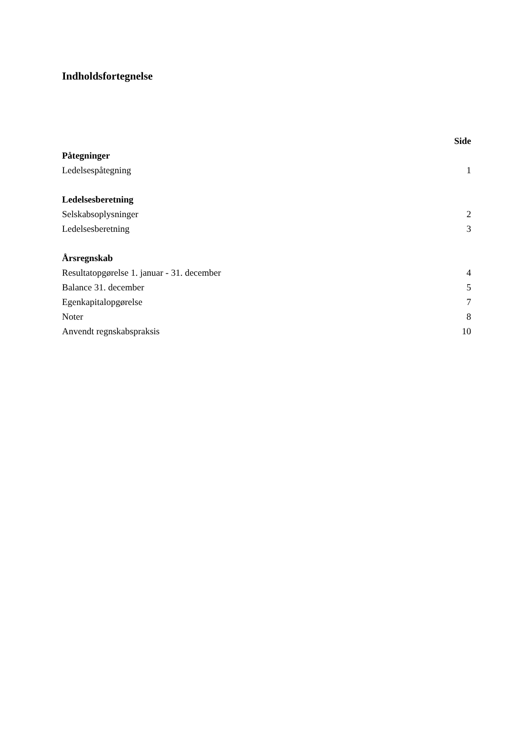Indholdsfortegnelse
| | Side |
| Påtegninger | |
| Ledelsespåtegning | 1 |
| Ledelsesberetning | |
| Selskabsoplysninger | 2 |
| Ledelsesberetning | 3 |
| Årsregnskab | |
| Resultatopgørelse 1. januar - 31. december | 4 |
| Balance 31. december | 5 |
| Egenkapitalopgørelse | 7 |
| Noter | 8 |
| Anvendt regnskabspraksis | 10 |